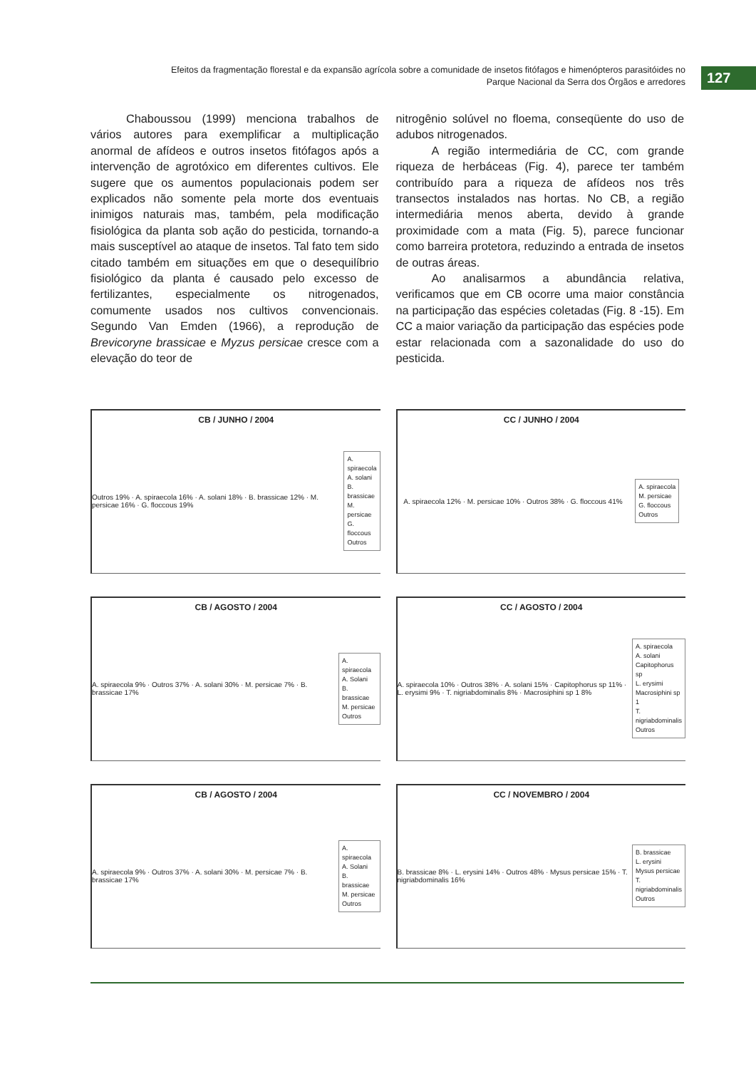Efeitos da fragmentação florestal e da expansão agrícola sobre a comunidade de insetos fitófagos e himenópteros parasitóides no
Parque Nacional da Serra dos Órgãos e arredores
127
Chaboussou (1999) menciona trabalhos de vários autores para exemplificar a multiplicação anormal de afídeos e outros insetos fitófagos após a intervenção de agrotóxico em diferentes cultivos. Ele sugere que os aumentos populacionais podem ser explicados não somente pela morte dos eventuais inimigos naturais mas, também, pela modificação fisiológica da planta sob ação do pesticida, tornando-a mais susceptível ao ataque de insetos. Tal fato tem sido citado também em situações em que o desequilíbrio fisiológico da planta é causado pelo excesso de fertilizantes, especialmente os nitrogenados, comumente usados nos cultivos convencionais. Segundo Van Emden (1966), a reprodução de Brevicoryne brassicae e Myzus persicae cresce com a elevação do teor de
nitrogênio solúvel no floema, conseqüente do uso de adubos nitrogenados.
A região intermediária de CC, com grande riqueza de herbáceas (Fig. 4), parece ter também contribuído para a riqueza de afídeos nos três transectos instalados nas hortas. No CB, a região intermediária menos aberta, devido à grande proximidade com a mata (Fig. 5), parece funcionar como barreira protetora, reduzindo a entrada de insetos de outras áreas.
Ao analisarmos a abundância relativa, verificamos que em CB ocorre uma maior constância na participação das espécies coletadas (Fig. 8 -15). Em CC a maior variação da participação das espécies pode estar relacionada com a sazonalidade do uso do pesticida.
CB / JUNHO / 2004
Outros 19% · A. spiraecola 16% · A. solani 18% · B. brassicae 12% · M. persicae 16% · G. floccous 19%
A. spiraecola
A. solani
B. brassicae
M. persicae
G. floccous
Outros
CC / JUNHO / 2004
A. spiraecola 12% · M. persicae 10% · Outros 38% · G. floccous 41%
A. spiraecola
M. persicae
G. floccous
Outros
CB / AGOSTO / 2004
A. spiraecola 9% · Outros 37% · A. solani 30% · M. persicae 7% · B. brassicae 17%
A. spiraecola
A. Solani
B. brassicae
M. persicae
Outros
CC / AGOSTO / 2004
A. spiraecola 10% · Outros 38% · A. solani 15% · Capitophorus sp 11% · L. erysimi 9% · T. nigriabdominalis 8% · Macrosiphini sp 1 8%
A. spiraecola
A. solani
Capitophorus sp
L. erysimi
Macrosiphini sp 1
T. nigriabdominalis
Outros
CB / AGOSTO / 2004
A. spiraecola 9% · Outros 37% · A. solani 30% · M. persicae 7% · B. brassicae 17%
A. spiraecola
A. Solani
B. brassicae
M. persicae
Outros
CC / NOVEMBRO / 2004
B. brassicae 8% · L. erysini 14% · Outros 48% · Mysus persicae 15% · T. nigriabdominalis 16%
B. brassicae
L. erysini
Mysus persicae
T. nigriabdominalis
Outros